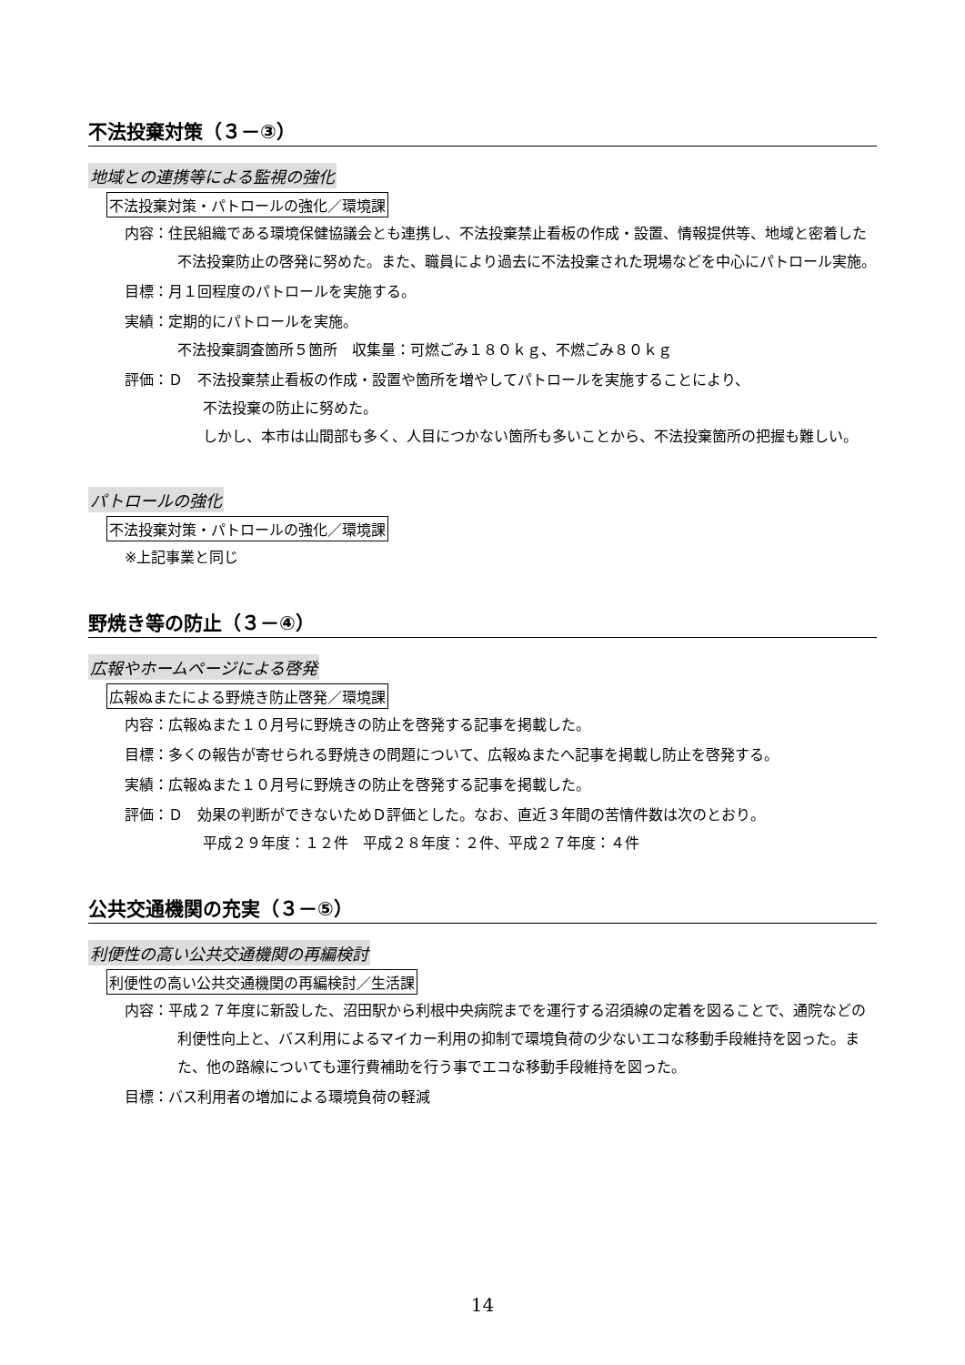不法投棄対策（３－③）
地域との連携等による監視の強化
不法投棄対策・パトロールの強化／環境課
内容：住民組織である環境保健協議会とも連携し、不法投棄禁止看板の作成・設置、情報提供等、地域と密着した不法投棄防止の啓発に努めた。また、職員により過去に不法投棄された現場などを中心にパトロール実施。
目標：月１回程度のパトロールを実施する。
実績：定期的にパトロールを実施。
不法投棄調査箇所５箇所　収集量：可燃ごみ１８０ｋｇ、不燃ごみ８０ｋｇ
評価：Ｄ　不法投棄禁止看板の作成・設置や箇所を増やしてパトロールを実施することにより、
不法投棄の防止に努めた。
しかし、本市は山間部も多く、人目につかない箇所も多いことから、不法投棄箇所の把握も難しい。
パトロールの強化
不法投棄対策・パトロールの強化／環境課
※上記事業と同じ
野焼き等の防止（３－④）
広報やホームページによる啓発
広報ぬまたによる野焼き防止啓発／環境課
内容：広報ぬまた１０月号に野焼きの防止を啓発する記事を掲載した。
目標：多くの報告が寄せられる野焼きの問題について、広報ぬまたへ記事を掲載し防止を啓発する。
実績：広報ぬまた１０月号に野焼きの防止を啓発する記事を掲載した。
評価：Ｄ　効果の判断ができないためＤ評価とした。なお、直近３年間の苦情件数は次のとおり。
平成２９年度：１２件　平成２８年度：２件、平成２７年度：４件
公共交通機関の充実（３－⑤）
利便性の高い公共交通機関の再編検討
利便性の高い公共交通機関の再編検討／生活課
内容：平成２７年度に新設した、沼田駅から利根中央病院までを運行する沼須線の定着を図ることで、通院などの利便性向上と、バス利用によるマイカー利用の抑制で環境負荷の少ないエコな移動手段維持を図った。また、他の路線についても運行費補助を行う事でエコな移動手段維持を図った。
目標：バス利用者の増加による環境負荷の軽減
14